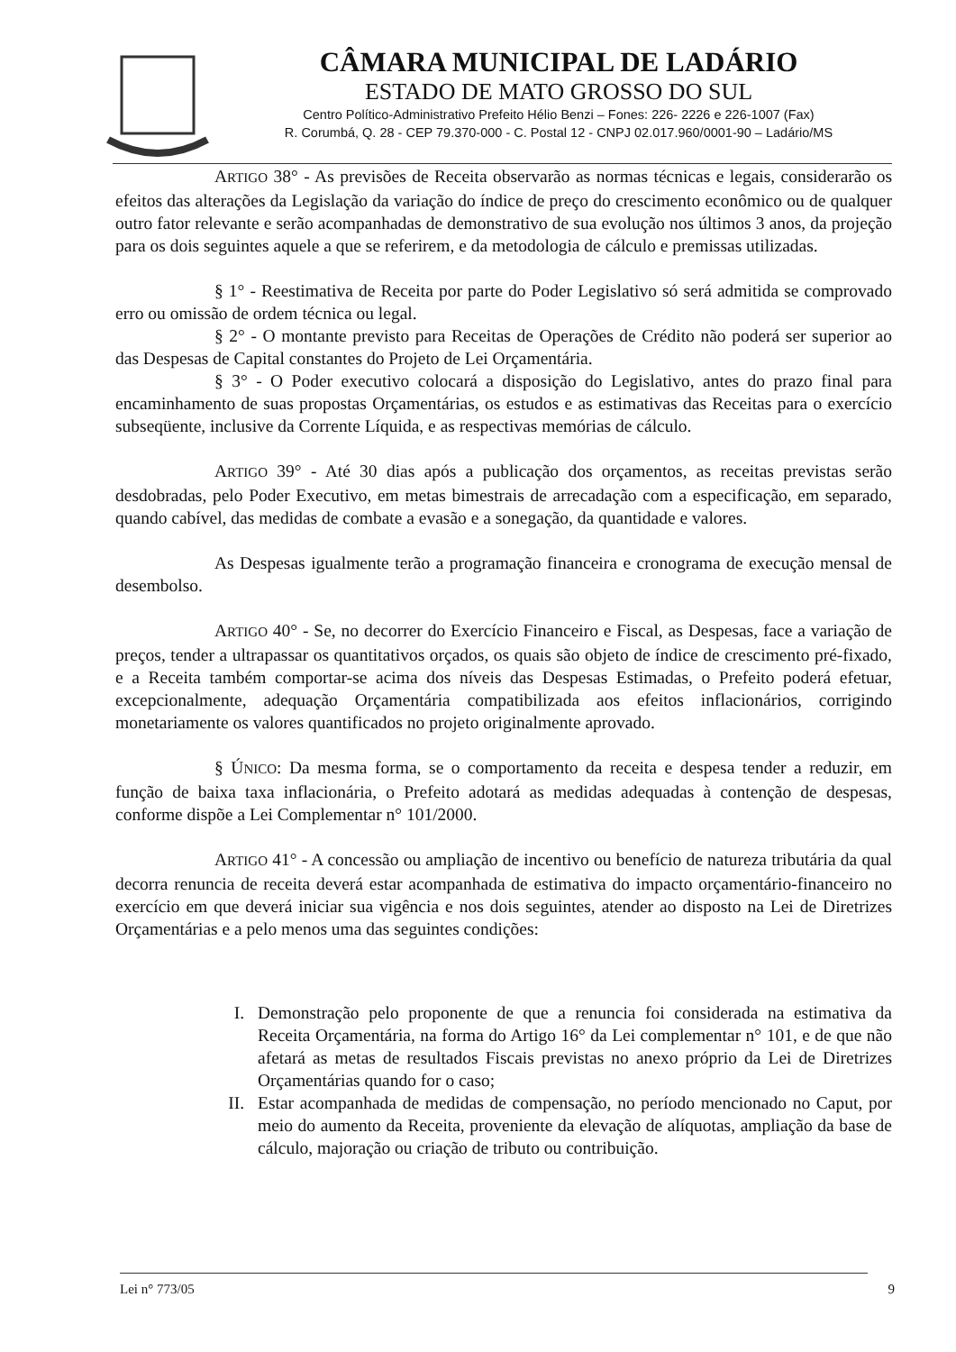CÂMARA MUNICIPAL DE LADÁRIO
ESTADO DE MATO GROSSO DO SUL
Centro Político-Administrativo Prefeito Hélio Benzi – Fones: 226- 2226 e 226-1007 (Fax)
R. Corumbá, Q. 28 - CEP 79.370-000 - C. Postal 12 - CNPJ 02.017.960/0001-90 – Ladário/MS
ARTIGO 38° - As previsões de Receita observarão as normas técnicas e legais, considerarão os efeitos das alterações da Legislação da variação do índice de preço do crescimento econômico ou de qualquer outro fator relevante e serão acompanhadas de demonstrativo de sua evolução nos últimos 3 anos, da projeção para os dois seguintes aquele a que se referirem, e da metodologia de cálculo e premissas utilizadas.
§ 1° - Reestimativa de Receita por parte do Poder Legislativo só será admitida se comprovado erro ou omissão de ordem técnica ou legal.
§ 2° - O montante previsto para Receitas de Operações de Crédito não poderá ser superior ao das Despesas de Capital constantes do Projeto de Lei Orçamentária.
§ 3° - O Poder executivo colocará a disposição do Legislativo, antes do prazo final para encaminhamento de suas propostas Orçamentárias, os estudos e as estimativas das Receitas para o exercício subseqüente, inclusive da Corrente Líquida, e as respectivas memórias de cálculo.
ARTIGO 39° - Até 30 dias após a publicação dos orçamentos, as receitas previstas serão desdobradas, pelo Poder Executivo, em metas bimestrais de arrecadação com a especificação, em separado, quando cabível, das medidas de combate a evasão e a sonegação, da quantidade e valores.
As Despesas igualmente terão a programação financeira e cronograma de execução mensal de desembolso.
ARTIGO 40° - Se, no decorrer do Exercício Financeiro e Fiscal, as Despesas, face a variação de preços, tender a ultrapassar os quantitativos orçados, os quais são objeto de índice de crescimento pré-fixado, e a Receita também comportar-se acima dos níveis das Despesas Estimadas, o Prefeito poderá efetuar, excepcionalmente, adequação Orçamentária compatibilizada aos efeitos inflacionários, corrigindo monetariamente os valores quantificados no projeto originalmente aprovado.
§ ÚNICO: Da mesma forma, se o comportamento da receita e despesa tender a reduzir, em função de baixa taxa inflacionária, o Prefeito adotará as medidas adequadas à contenção de despesas, conforme dispõe a Lei Complementar n° 101/2000.
ARTIGO 41° - A concessão ou ampliação de incentivo ou benefício de natureza tributária da qual decorra renuncia de receita deverá estar acompanhada de estimativa do impacto orçamentário-financeiro no exercício em que deverá iniciar sua vigência e nos dois seguintes, atender ao disposto na Lei de Diretrizes Orçamentárias e a pelo menos uma das seguintes condições:
I. Demonstração pelo proponente de que a renuncia foi considerada na estimativa da Receita Orçamentária, na forma do Artigo 16° da Lei complementar n° 101, e de que não afetará as metas de resultados Fiscais previstas no anexo próprio da Lei de Diretrizes Orçamentárias quando for o caso;
II. Estar acompanhada de medidas de compensação, no período mencionado no Caput, por meio do aumento da Receita, proveniente da elevação de alíquotas, ampliação da base de cálculo, majoração ou criação de tributo ou contribuição.
Lei n° 773/05 9